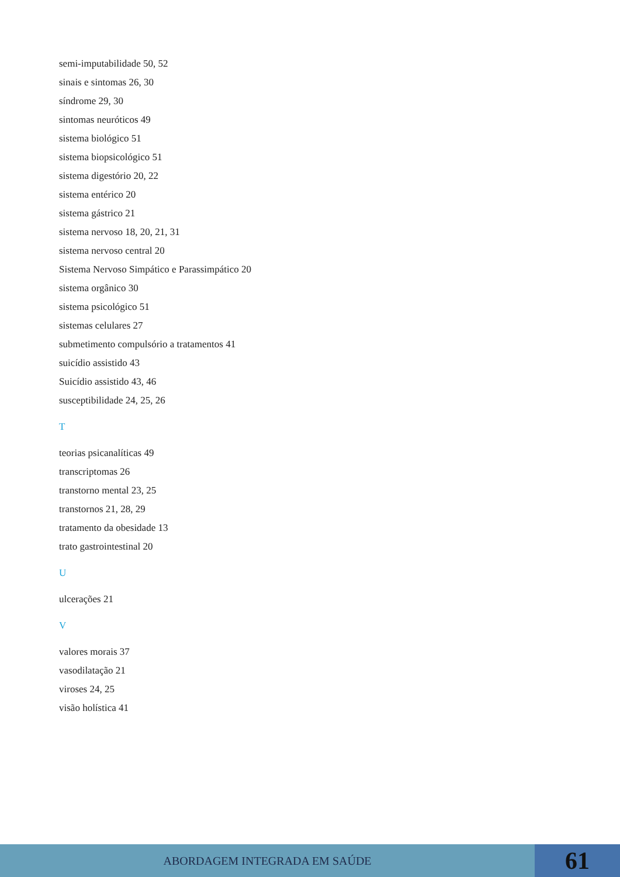semi-imputabilidade 50, 52
sinais e sintomas 26, 30
síndrome 29, 30
sintomas neuróticos 49
sistema biológico 51
sistema biopsicológico 51
sistema digestório 20, 22
sistema entérico 20
sistema gástrico 21
sistema nervoso 18, 20, 21, 31
sistema nervoso central 20
Sistema Nervoso Simpático e Parassimpático 20
sistema orgânico 30
sistema psicológico 51
sistemas celulares 27
submetimento compulsório a tratamentos 41
suicídio assistido 43
Suicídio assistido 43, 46
susceptibilidade 24, 25, 26
T
teorias psicanalíticas 49
transcriptomas 26
transtorno mental 23, 25
transtornos 21, 28, 29
tratamento da obesidade 13
trato gastrointestinal 20
U
ulcerações 21
V
valores morais 37
vasodilatação 21
viroses 24, 25
visão holística 41
ABORDAGEM INTEGRADA EM SAÚDE
61